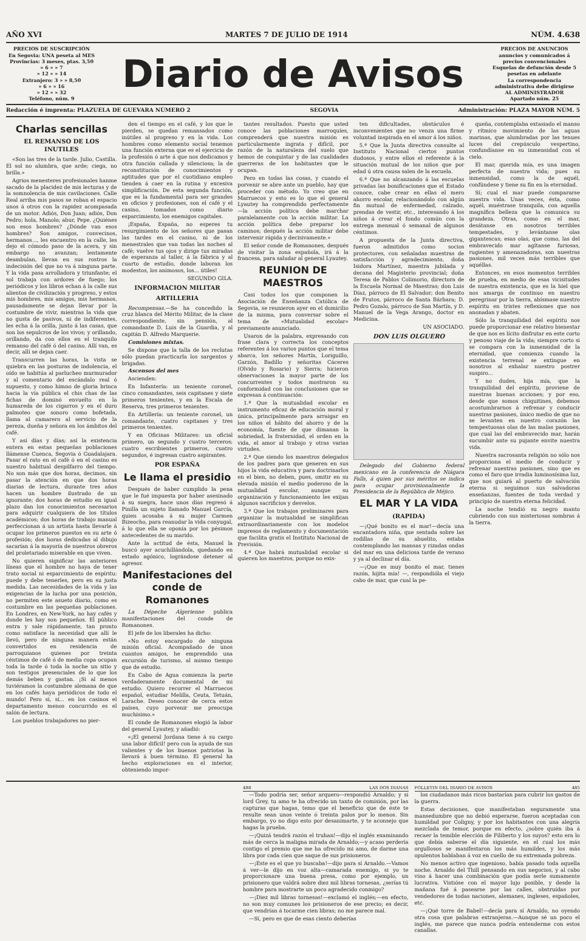AÑO XVI MARTES 7 DE JULIO DE 1914 NÚM. 4.638
PRECIOS DE SUSCRIPCIÓN
En Segovia: UNA peseta al MES
Provincias: 3 meses, ptas. 3,50
» 6 » » 7
» 12 » » 14
Extranjero: 3 » » 8,50
» 6 » » 16
» 12 » » 32
Teléfono, núm. 9
Diario de Avisos
PRECIOS DE ANUNCIOS
anuncios y comunicados á precios convencionales
Esquelas de defunción desde 5 pesetas en adelante
La correspondencia administrativa debe dirigirse
AL ADMINISTRADOR
Apartado núm. 25
Redacción é imprenta: PLAZUELA DE GUEVARA NÚMERO 2 SEGOVIA Administración: PLAZA MAYOR NÚM. 5
Charlas sencillas
EL REMANSO DE LOS INUTILES
«Son las tres de la tarde. Julio, Castilla. El sol no alumbra, que arde; ciega, no brilla.»
Agrios menesteres profesionales hanme sacado de la placidez de mis lecturas y de la somnolencia de mis cavilaciones. Calle Real arriba mis pasos se roban el espacio unos á otros con la rapidez acompasada de un motor. Adiós, Don Juan; adiós, Don Pedro; hola, Manolo; abur, Pepe. ¿Quiénes son esos hombres? ¿Dónde van esos hombres? Son amigos, convecinos, hermanos..., les encuentro en la calle, les dejo el cómodo paso de la acera, y sin embargo no avanzan; lentamente deambulan, llevan en sus rostros la indecisión del que no va á ninguna parte. Y la vida pasa arrolladora y triunfante; el sol trabaja con ardores de fuego; los periódicos y los libros echan á la calle sus alientos de civilización y progreso, y estos mis hombres, mis amigos, mis hermanos, pausadamente se dejan llevar por la costumbre de vivir, mientras la vida que no gusta de pasivos, ni de indiferentes, les echa á la orilla, junto á las casas, que son los sepulcros de los vivos; y orillando, orillando, da con ellos en el tranquilo remanso del café ó del casino. Allí van, es decir, allí se dejan caer.
Transcurren las horas, la vista se quiebra en las posturas de indolencia, el oído se habitúa al parlucheo murmurador y al comentario del escándalo real ó supuesto, y como himno de gloria brinca hacia la vía pública el chis chas de las fichas de dominó envuelto en la humareda de los cigarros y en el duro palmoteo que sonoro como bofetada, llama al camarero al servicio de la pereza, dueña y señora en los ámbitos del café.
Y así días y días; así la existencia entera en estas pequeñas poblaciones llámense Cuenca, Segovia ó Guadalajara. Pasar el rato en el café ó en el casino es nuestro habitual despilfarro del tiempo. No son más que dos horas, decimos, sin pasar la atención en que dos horas diarias de lectura, durante tres años hacen un hombre ilustrado de un ignorante; dos horas de estudio en igual plazo dan los conocimientos necesarios para adquirir cualquiera de los títulos académicos; dos horas de trabajo manual perfeccionan á un artista hasta llevarle á ocupar los primeros puestos en su arte ó profesión; dos horas dedicadas al dibujo sacarían á la mayoría de nuestros obreros del proletariado miserable en que viven.
No quieren significar las anteriores líneas que el hombre no haya de tener trato social ni esparcimiento de espíritu: puede y debe tenerles, pero en su justa medida. Las necesidades de la vida y las exigencias de la lucha por una posición, no permiten este asueto diario, como es costumbre en las pequeñas poblaciones. En Londres, en New-York, no hay cafés y donde les hay son pequeños. El público entra y sale rápidamente, tan pronto como satisface la necesidad que allí le llevó, pero de ninguna manera están convertidos en residencia de parroquianos quienes por treinta céntimos de café ó de media copa ocupan toda la tarde ó toda la noche un sitio y son testigos presenciales de lo que los demás beben y gastan. ¡Si al menos tuviéramos la costumbre alemana de que en los cafés haya periódicos de todo el mundo! Pero sí, sí... en los casinos el departamento menos concurrido es el salón de lectura.
Los pueblos trabajadores no pier-
den el tiempo en el café, y los que le pierden, se quedan remansados como inútiles al progreso y en la vida. Los hombres como elemento social tenemos una función externa que es el ejercicio de la profesión ó arte á que nos dedicamos y otra función callada y silenciosa; la de reconstitución de conocimientos y aptitudes que por el cuotidiano empleo tienden á caer en la rutina y excesiva simplificación. De esta segunda función, que es la fundamental para ser grandes en oficios y profesiones, son el café y el casino, tomados como diario esparcimiento, los enemigos capitales.
¡España, España, no esperes tu resurgimiento de los señores que pasan las tardes en el casino, ni de los menestrales que van todas las noches al café; vuelve tus ojos y dirige tus miradas de esperanza al taller, á la fábrica y al cuarto de estudio, donde laboran los modestos, los animosos, los... útiles!
SEGUNDO GILA.
INFORMACION MILITAR
ARTILLERIA
Recompensas.—Se ha concedido la cruz blanca del Mérito Militar, de la clase correspondiente, sin pensión, al comandante D. Luis de la Guardia, y al capitán D. Alfredo Marquerie.
Comisiones mixtas.
Se dispone que la talla de los reclutas sólo puedan practicarla los sargentos y brigadas.
Ascensos del mes
Ascienden:
En Infantería: un teniente coronel, cinco comandantes, seis capitanes y siete primeros tenientes, y en la Escala de Reserva, tres primeros tenientes.
En Artillería: un teniente coronel, un comandante, cuatro capitanes y tres primeros tenientes.
Y en Oficinas Militares: un oficial primero, un segundo y cuatro terceros; cuatro escribientes primeros, cuatro segundos, é ingresan cuatro aspirantes.
POR ESPAÑA
Le llama el presidio
Después de haber cumplido la pena que le fué impuesta por haber asesinado á su suegra, hace unos días regresó á Pinilla un sujeto llamado Manuel García, quien acosaba á su mujer Carmen Bizeocho, para reanudar la vida conyugal, á lo que ella se oponía por los pésimos antecedentes de su marido.
Ante la actitud de ésta, Manuel la buscó ayer acuchillándola, quedando en estado agónico, lográndose detener al agresor.
Manifestaciones del conde de Romanones
La Dépeche Algerienne publica manifestaciones del conde de Romanones.
El jefe de los liberales ha dicho:
«No estoy encargado de ninguna misión oficial. Acompañado de unos cuantos amigos, he emprendido una excursión de turismo, al mismo tiempo que de estudio.
En Cabo de Agua comienza la parte verdaderamente documental de mi estudio. Quiero recorrer el Marruecos español, estudiar Melilla, Ceuta, Tetuán, Larache. Deseo conocer de cerca estos países, cuyo porvenir me preocupa muchísimo.»
El conde de Romanones elogió la labor del general Lyautey, y añadió:
«¡El general Jordana tiene á su cargo una labor difícil! pero con la ayuda de sus valientes y de los buenos patriotas la llevará á buen término. El general ha hecho exploraciones en el interior, obteniendo impor-
tantes resultados. Puesto que usted conoce las poblaciones marroquíes, comprenderá que nuestra misión es particularmente ingrata y difícil, por razón de la naturaleza del suelo que hemos de conquistar y de las cualidades guerreras de los habitantes que le ocupan.
Pero en todas las cosas, y cuando el porvenir se abre ante un pueblo, hay que proceder con método. Yo creo que en Marruecos y esto es lo que el general Lyautey ha comprendido perfectamente —la acción política debe marchar paralelamente con la acción militar. La acción política debe preparar los caminos; después la acción militar debe intervenir rápida y decisivamente.»
El señor conde de Romanones, después de visitar la zona española, irá á la francesa, para saludar al general Lyautey.
REUNION DE MAESTROS
Casi todos los que componen la Asociación de Enseñanza Católica de Segovia, se reunieron ayer en el domicilio de la misma, para conversar sobre el tema de «Mutualidad escolar» previamente anunciado.
Usaron de la palabra, expresando con frase clara y correcta los conceptos referentes á los varios puntos que el tema abarca, los señores Martín, Loriguillo, Garzón, Badillo y señoritas Cáceres (Olvido y Rosario) y Sierra; hicieron observaciones la mayor parte de los concurrentes y todos mostraron su conformidad con las conclusiones que se expresan á continuación:
1.ª Que la mutualidad escolar es instrumento eficaz de educación moral y única, principalmente para arraigar en los niños el hábito del ahorro y de la economía, fuente de que dimanan la sobriedad, la fraternidad, el orden en la vida, el amor al trabajo y otras varias virtudes.
2.ª Que siendo los maestros delegados de los padres para que generen en sus hijos la vida educativa y para doctrinarlos en el bien, no deben, pues, omitir en su elevada misión el medio poderoso de la mutualidad escolar, aunque su organización y funcionamiento les exijan algunos sacrificios y desvelos.
3.ª Que los trabajos preliminares para organizar la mutualidad se simplifican extraordinariamente con los modelos impresos de reglamento y documentación que facilita gratis el Instituto Nacional de Previsión.
4.ª Que habrá mutualidad escolar si quieren los maestros, porque no exis-
ten dificultades, obstáculos é inconvenientes que no venza una firme voluntad inspirada en el amor á los niños.
5.ª Que la Junta directiva consulte al Instituto Nacional ciertos puntos dudosos, y entre ellos el referente á la situación mutual de los niños que por edad ú otra causa salen de la escuela.
6.ª Que no alcanzando á las escuelas privadas las bonificaciones que el Estado conoce, cabe crear en ellas el mero ahorro escolar, relacionándolo con algún fin mutual de enfermedad, calzado, prendas de vestir, etc., interesando á los niños á crear el fondo común con la entrega mensual ó semanal de algunos céntimos.
A propuesta de la Junta directiva, fueron admitidos como socios protectores, con señaladas muestras de satisfacción y agradecimiento, doña Isidora Martínez, maestra jubilada y decana del Magisterio provincial; doña Teresa de Pablos Colimorio, directora de la Escuela Normal de Maestras; don Luis Díaz, párroco de El Salvador; don Benito de Frutos, párroco de Santa Bárbara; D. Pedro Gozalo, párroco de San Martín, y D. Manuel de la Vega Arango, doctor en Medicina.
UN ASOCIADO.
DON LUIS OLGUERO
Delegado del Gobierno federal mexicano en la conferencia de Niágara Falls, á quien por sus méritos se indica para ocupar provisionalmente la Presidencia de la República de Méjico.
EL MAR Y LA VIDA
(RAPIDA)
—¡Qué bonito es el mar!—decía una encantadora niña, que sentada sobre las rodillas de su abuelito, estaba contemplando las mansas y rizadas ondas del mar en una deliciosa tarde de verano y ya al declinar el día.
—¡Que es muy bonito el mar, tienes razón, hijita mía! —, respondióla el viejo cabo de mar, que cual la pe-
queña, contemplaba extasiado el manso y rítmico movimiento de las aguas marinas, que alumbradas por las tenues luces del crepúsculo vespertino, confundíanse en su inmensidad con el cielo.
El mar, querida mía, es una imagen perfecta de nuestra vida; pues su inmensidad, como la de aquél, confúndese y tiene su fin en la eternidad.
Sí; cual el mar puede compararse nuestra vida. Unas veces, ésta, como aquél, muéstrase tranquila, con aquella magnífica belleza que la comunica su grandeza. Otras, como en el mar, desátanse en nosotros terribles tempestades, y levántanse olas gigantescas; esas olas, que como, las del embravecido mar agítanse furiosas, rugientes y amenazadoras, son nuestras pasiones, mil veces más terribles que aquéllas.
Entonces, en esos momentos terribles de prueba, en medio de esas vicisitudes de nuestra existencia, que es la hiel que nos amarga de continuo en nuestro peregrinar por la tierra, abísmase nuestro espíritu en tristes reflexiones que nos anonadan y abaten.
Sólo la tranquilidad del espíritu nos puede proporcionar ese relativo bienestar de que nos es lícito disfrutar en este corto y penoso viaje de la vida; siempre corto si se compara con la inmensidad de la eternidad, que comienza cuando la existencia terrenal se extingue en nosotros al exhalar nuestro postrer suspiro...
Y no dudes, hija mía, que la tranquilidad del espíritu, proviene de nuestras buenas acciones; y por eso, desde que somos chiquitines, debemos acostumbrarnos á refrenar y conducir nuestras pasiones, único medio de que no se levanten en nuestro corazón las tempestuosas olas de las malas pasiones, que cual las del embravecido mar, harán sucumbir ante su pujante envite nuestra vida.
Nuestra sacrosanta religión no sólo nos proporciona el medio de conducir y refrenar nuestras pasiones, sino que es como el faro que irradia luminosísima luz, que nos guiará al puerto de salvación eterna si seguimos sus salvadoras enseñanzas, fuentes de toda verdad y principio de nuestra eterna felicidad.
La noche tendió su negro manto cubriendo con sus misteriosas sombras á la tierra.
488 LAS DOS DIANAS
—Todo podría ser, señor arquero—respondió Arnaldo; y si lord Grey, tu amo te ha ofrecido un tanto de comisión, por las capturas que hagas, temo que el beneficio que de éste te resulte sean unos veinte ó treinta palos por lo menos. Sin embargo, yo no digo esto por desanimarte, y te aconsejo que hagas la prueba.
—¡Quizá tendrá razón el truhan!—dijo el inglés examinando más de cerca la maligna mirada de Arnaldo;—y acaso perdería contigo el premio que me ha ofrecido mi amo, de darme una libra por cada cien que saque de sus prisioneros.
—¡Este es el que yo buscaba!—dijo para sí Arnaldo.—Vamos á ver—le dijo en voz alta—camarada enemigo, si yo te proporcionare una buena presa, como por ejemplo, un prisionero que valdrá sobre diez mil libras tornesas, ¿serías tú hombre para mostrarte un poco agradecido conmigo?
—¡Diez mil libras tornesas!—exclamó el inglés;—en efecto, no son muy comunes los prisioneros de ese precio; es decir, que vendrían á tocarme cien libras; no me parece mal.
—Sí, pero es que de esas ciento deberías
FOLLETIN DEL DIARIO DE AVISOS 485
los ciudadanos más ricos bastarían para cubrir los gastos de la guerra.
Estas decisiones, que manifestaban seguramente una mansedumbre que no debió esperarse, fueron aceptadas con humildad por Coligny, y por los habitantes con una alegría mezclada de temor, porque en efecto, ¿sobre quién iba á recaer la temible elección de Filiberto y los suyos? esto era lo que debía saberse el día siguiente, en el cual los más orgullosos se manifestaron los más humildes, y los más opulentos hablaban á voz en cuello de su extremada pobreza.
No menos activo que ingenioso, había pasado toda aquella noche. Arnaldo del Thill pensando en sus negocios, y al cabo vino á hacer una combinación que podía serle sumamente lucrativa. Vistióse con el mayor lujo posible, y desde la mañana fué á pasearse por las calles, obstruídas por vendedores de todas naciones, alemanes, ingleses, españoles, etc.
—¡Qué torre de Babel!—decía para sí Arnaldo, no oyendo otra cosa que palabras extranjeras.—Aunque sé un poco el inglés, me parece que nunca podría entenderme con estos canallas.